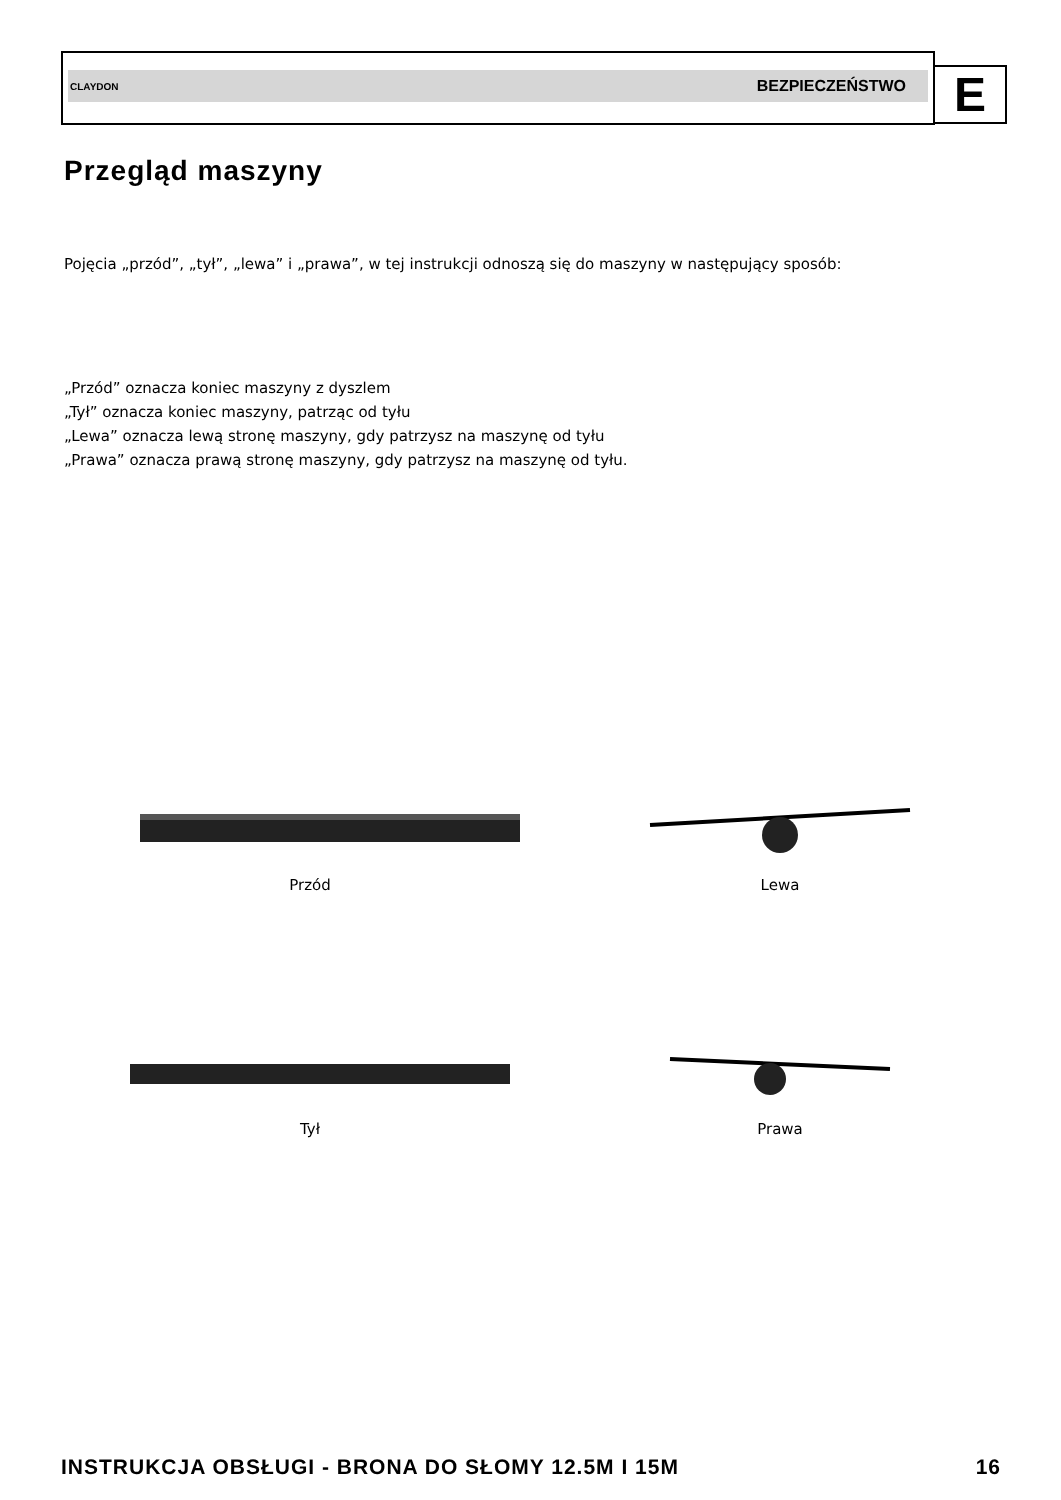CLAYDON BEZPIECZEŃSTWO E
Przegląd maszyny
Pojęcia „przód”, „tył”, „lewa” i „prawa”, w tej instrukcji odnoszą się do maszyny w następujący sposób:
„Przód” oznacza koniec maszyny z dyszlem
„Tył” oznacza koniec maszyny, patrząc od tyłu
„Lewa” oznacza lewą stronę maszyny, gdy patrzysz na maszynę od tyłu
„Prawa” oznacza prawą stronę maszyny, gdy patrzysz na maszynę od tyłu.
Przód
Lewa
Tył
Prawa
INSTRUKCJA OBSŁUGI - BRONA DO SŁOMY 12.5M I 15M 16